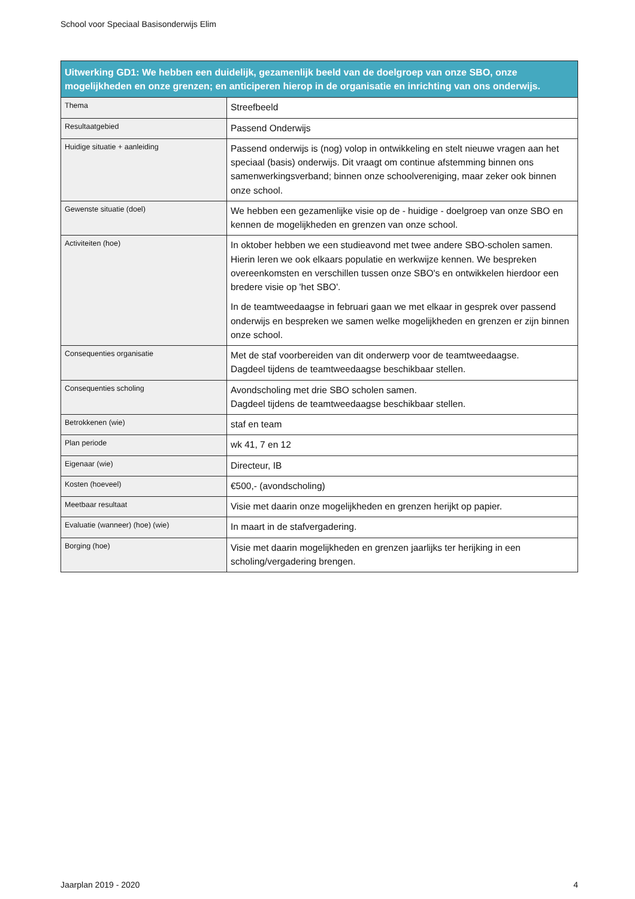School voor Speciaal Basisonderwijs Elim
| Uitwerking GD1: We hebben een duidelijk, gezamenlijk beeld van de doelgroep van onze SBO, onze mogelijkheden en onze grenzen; en anticiperen hierop in de organisatie en inrichting van ons onderwijs. | |
| --- | --- |
| Thema | Streefbeeld |
| Resultaatgebied | Passend Onderwijs |
| Huidige situatie + aanleiding | Passend onderwijs is (nog) volop in ontwikkeling en stelt nieuwe vragen aan het speciaal (basis) onderwijs. Dit vraagt om continue afstemming binnen ons samenwerkingsverband; binnen onze schoolvereniging, maar zeker ook binnen onze school. |
| Gewenste situatie (doel) | We hebben een gezamenlijke visie op de - huidige - doelgroep van onze SBO en kennen de mogelijkheden en grenzen van onze school. |
| Activiteiten (hoe) | In oktober hebben we een studieavond met twee andere SBO-scholen samen. Hierin leren we ook elkaars populatie en werkwijze kennen. We bespreken overeenkomsten en verschillen tussen onze SBO's en ontwikkelen hierdoor een bredere visie op 'het SBO'. In de teamtweedaagse in februari gaan we met elkaar in gesprek over passend onderwijs en bespreken we samen welke mogelijkheden en grenzen er zijn binnen onze school. |
| Consequenties organisatie | Met de staf voorbereiden van dit onderwerp voor de teamtweedaagse. Dagdeel tijdens de teamtweedaagse beschikbaar stellen. |
| Consequenties scholing | Avondscholing met drie SBO scholen samen. Dagdeel tijdens de teamtweedaagse beschikbaar stellen. |
| Betrokkenen (wie) | staf en team |
| Plan periode | wk 41, 7 en 12 |
| Eigenaar (wie) | Directeur, IB |
| Kosten (hoeveel) | €500,- (avondscholing) |
| Meetbaar resultaat | Visie met daarin onze mogelijkheden en grenzen herijkt op papier. |
| Evaluatie (wanneer) (hoe) (wie) | In maart in de stafvergadering. |
| Borging (hoe) | Visie met daarin mogelijkheden en grenzen jaarlijks ter herijking in een scholing/vergadering brengen. |
Jaarplan 2019 - 2020 4